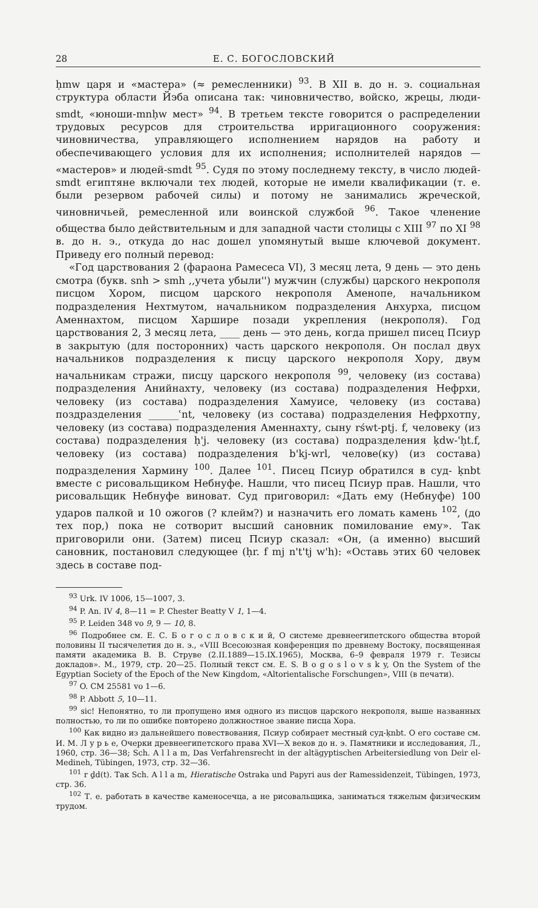28 Е. С. БОГОСЛОВСКИЙ
ḥmw царя и «мастера» (≈ ремесленники) <sup>93</sup>. В XII в. до н. э. социальная структура области Йэба описана так: чиновничество, войско, жрецы, люди-smdt, «юноши-mnḥw мест» <sup>94</sup>. В третьем тексте говорится о распределении трудовых ресурсов для строительства ирригационного сооружения: чиновничества, управляющего исполнением нарядов на работу и обеспечивающего условия для их исполнения; исполнителей нарядов — «мастеров» и людей-smdt <sup>95</sup>. Судя по этому последнему тексту, в число людей-smdt египтяне включали тех людей, которые не имели квалификации (т. е. были резервом рабочей силы) и потому не занимались жреческой, чиновничьей, ремесленной или воинской службой <sup>96</sup>. Такое членение общества было действительным и для западной части столицы с XIII <sup>97</sup> по XI <sup>98</sup> в. до н. э., откуда до нас дошел упомянутый выше ключевой документ. Приведу его полный перевод:
«Год царствования 2 (фараона Рамесеса VI), 3 месяц лета, 9 день — это день смотра (букв. snh > smh ,,учета убыли'') мужчин (службы) царского некрополя писцом Хором, писцом царского некрополя Аменопе, начальником подразделения Нехтмутом, начальником подразделения Анхурха, писцом Аменнахтом, писцом Харшире позади укрепления (некрополя). Год царствования 2, 3 месяц лета, ____ день — это день, когда пришел писец Псиур в закрытую (для посторонних) часть царского некрополя. Он послал двух начальников подразделения к писцу царского некрополя Хору, двум начальникам стражи, писцу царского некрополя <sup>99</sup>, человеку (из состава) подразделения Анийнахту, человеку (из состава) подразделения Нефрхи, человеку (из состава) подразделения Хамуисе, человеку (из состава) поздразделения ______ʿnt, человеку (из состава) подразделения Нефрхотпу, человеку (из состава) подразделения Аменнахту, сыну rśwt-ptj. f, человеку (из состава) подразделения ḥ'j. человеку (из состава) подразделения ḳdw-'ḥt.f, человеку (из состава) подразделения b'kj-wrl, челове(ку) (из состава) подразделения Хармину <sup>100</sup>. Далее <sup>101</sup>. Писец Псиур обратился в суд- ḳnbt вместе с рисовальщиком Небнуфе. Нашли, что писец Псиур прав. Нашли, что рисовальщик Небнуфе виноват. Суд приговорил: «Дать ему (Небнуфе) 100 ударов палкой и 10 ожогов (? клейм?) и назначить его ломать камень <sup>102</sup>, (до тех пор,) пока не сотворит высший сановник помилование ему». Так приговорили они. (Затем) писец Псиур сказал: «Он, (а именно) высший сановник, постановил следующее (ḥr. f mj n't'tj w'h): «Оставь этих 60 человек здесь в составе под-
<sup>93</sup> Urk. IV 1006, 15—1007, 3.
<sup>94</sup> P. An. IV 4, 8—11 = P. Chester Beatty V 1, 1—4.
<sup>95</sup> P. Leiden 348 vo 9, 9 — 10, 8.
<sup>96</sup> Подробнее см. Е. С. Б о г о с л о в с к и й, О системе древнеегипетского общества второй половины II тысячелетия до н. э., «VIII Всесоюзная конференция по древнему Востоку, посвященная памяти академика В. В. Струве (2.II.1889—15.IX.1965), Москва, 6–9 февраля 1979 г. Тезисы докладов». М., 1979, стр. 20—25. Полный текст см. E. S. B o g o s l o v s k y, On the System of the Egyptian Society of the Epoch of the New Kingdom, «Altorientalische Forschungen», VIII (в печати).
<sup>97</sup> O. CM 25581 vo 1—6.
<sup>98</sup> P. Abbott 5, 10—11.
<sup>99</sup> sic! Непонятно, то ли пропущено имя одного из писцов царского некрополя, выше названных полностью, то ли по ошибке повторено должностное звание писца Хора.
<sup>100</sup> Как видно из дальнейшего повествования, Псиур собирает местный суд-ḳnbt. О его составе см. И. М. Л у р ь е, Очерки древнеегипетского права XVI—X веков до н. э. Памятники и исследования, Л., 1960, стр. 36—38; Sch. A l l a m, Das Verfahrensrecht in der altägyptischen Arbeitersiedlung von Deir el-Medineh, Tübingen, 1973, стр. 32—36.
<sup>101</sup> r ḏd(t). Так Sch. A l l a m, Hieratische Ostraka und Papyri aus der Ramessidenzeit, Tübingen, 1973, стр. 36.
<sup>102</sup> Т. е. работать в качестве каменосечца, а не рисовальщика, заниматься тяжелым физическим трудом.